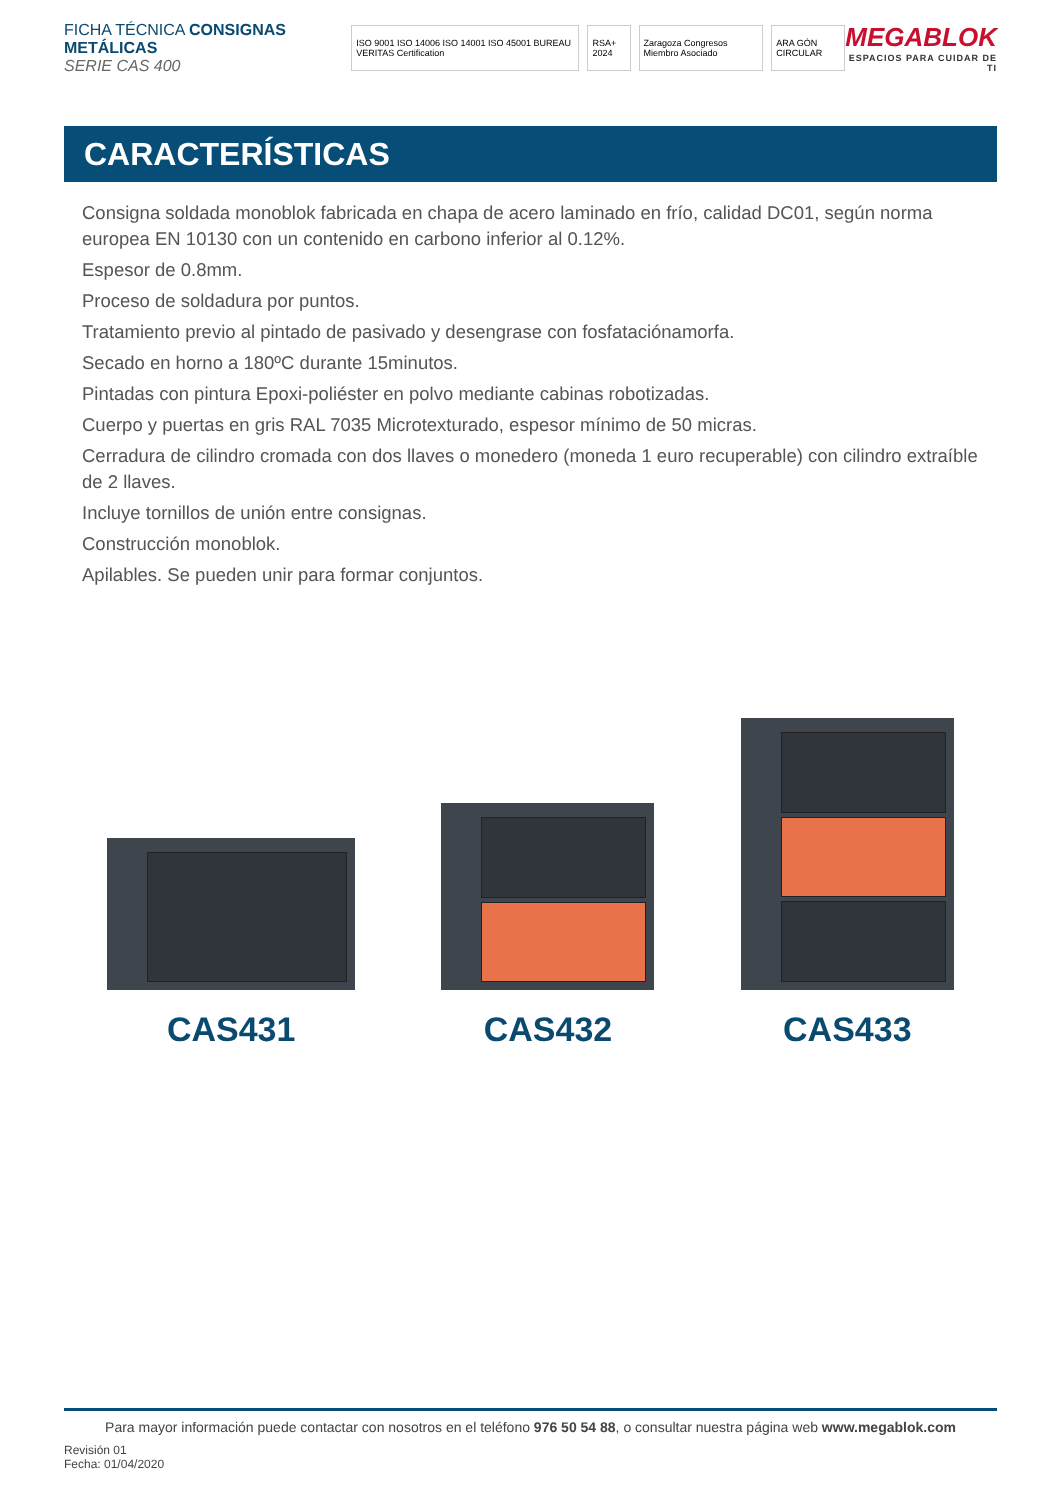FICHA TÉCNICA CONSIGNAS METÁLICAS
SERIE CAS 400
ISO 9001 ISO 14006 ISO 14001 ISO 45001 BUREAU VERITAS Certification
RSA+ 2024 Zaragoza Congresos Miembro Asociado
ARA GÓN CIRCULAR
MEGABLOK
ESPACIOS PARA CUIDAR DE TI
CARACTERÍSTICAS
Consigna soldada monoblok fabricada en chapa de acero laminado en frío, calidad DC01, según norma europea EN 10130 con un contenido en carbono inferior al 0.12%.
Espesor de 0.8mm.
Proceso de soldadura por puntos.
Tratamiento previo al pintado de pasivado y desengrase con fosfataciónamorfa.
Secado en horno a 180ºC durante 15minutos.
Pintadas con pintura Epoxi-poliéster en polvo mediante cabinas robotizadas.
Cuerpo y puertas en gris RAL 7035 Microtexturado, espesor mínimo de 50 micras.
Cerradura de cilindro cromada con dos llaves o monedero (moneda 1 euro recuperable) con cilindro extraíble de 2 llaves.
Incluye tornillos de unión entre consignas.
Construcción monoblok.
Apilables. Se pueden unir para formar conjuntos.
CAS431
CAS432
CAS433
Para mayor información puede contactar con nosotros en el teléfono 976 50 54 88, o consultar nuestra página web www.megablok.com
Revisión 01
Fecha: 01/04/2020